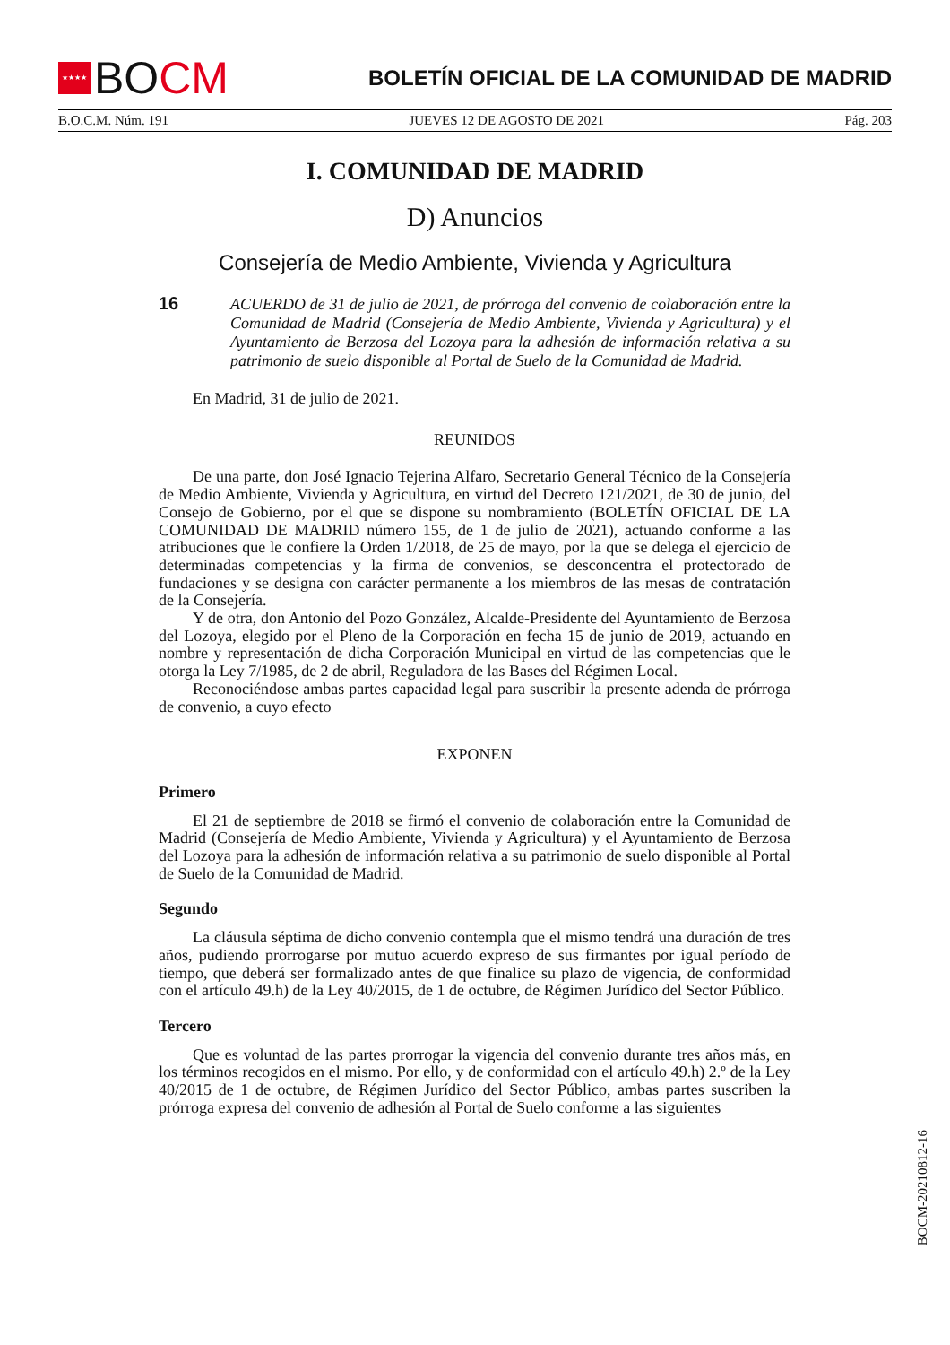★★★★
BO CM
BOLETÍN OFICIAL DE LA COMUNIDAD DE MADRID
B.O.C.M. Núm. 191 JUEVES 12 DE AGOSTO DE 2021 Pág. 203
I. COMUNIDAD DE MADRID
D) Anuncios
Consejería de Medio Ambiente, Vivienda y Agricultura
16
ACUERDO de 31 de julio de 2021, de prórroga del convenio de colaboración entre la Comunidad de Madrid (Consejería de Medio Ambiente, Vivienda y Agricultura) y el Ayuntamiento de Berzosa del Lozoya para la adhesión de información relativa a su patrimonio de suelo disponible al Portal de Suelo de la Comunidad de Madrid.
En Madrid, 31 de julio de 2021.
REUNIDOS
De una parte, don José Ignacio Tejerina Alfaro, Secretario General Técnico de la Consejería de Medio Ambiente, Vivienda y Agricultura, en virtud del Decreto 121/2021, de 30 de junio, del Consejo de Gobierno, por el que se dispone su nombramiento (BOLETÍN OFICIAL DE LA COMUNIDAD DE MADRID número 155, de 1 de julio de 2021), actuando conforme a las atribuciones que le confiere la Orden 1/2018, de 25 de mayo, por la que se delega el ejercicio de determinadas competencias y la firma de convenios, se desconcentra el protectorado de fundaciones y se designa con carácter permanente a los miembros de las mesas de contratación de la Consejería.
Y de otra, don Antonio del Pozo González, Alcalde-Presidente del Ayuntamiento de Berzosa del Lozoya, elegido por el Pleno de la Corporación en fecha 15 de junio de 2019, actuando en nombre y representación de dicha Corporación Municipal en virtud de las competencias que le otorga la Ley 7/1985, de 2 de abril, Reguladora de las Bases del Régimen Local.
Reconociéndose ambas partes capacidad legal para suscribir la presente adenda de prórroga de convenio, a cuyo efecto
EXPONEN
Primero
El 21 de septiembre de 2018 se firmó el convenio de colaboración entre la Comunidad de Madrid (Consejería de Medio Ambiente, Vivienda y Agricultura) y el Ayuntamiento de Berzosa del Lozoya para la adhesión de información relativa a su patrimonio de suelo disponible al Portal de Suelo de la Comunidad de Madrid.
Segundo
La cláusula séptima de dicho convenio contempla que el mismo tendrá una duración de tres años, pudiendo prorrogarse por mutuo acuerdo expreso de sus firmantes por igual período de tiempo, que deberá ser formalizado antes de que finalice su plazo de vigencia, de conformidad con el artículo 49.h) de la Ley 40/2015, de 1 de octubre, de Régimen Jurídico del Sector Público.
Tercero
Que es voluntad de las partes prorrogar la vigencia del convenio durante tres años más, en los términos recogidos en el mismo. Por ello, y de conformidad con el artículo 49.h) 2.º de la Ley 40/2015 de 1 de octubre, de Régimen Jurídico del Sector Público, ambas partes suscriben la prórroga expresa del convenio de adhesión al Portal de Suelo conforme a las siguientes
BOCM-20210812-16